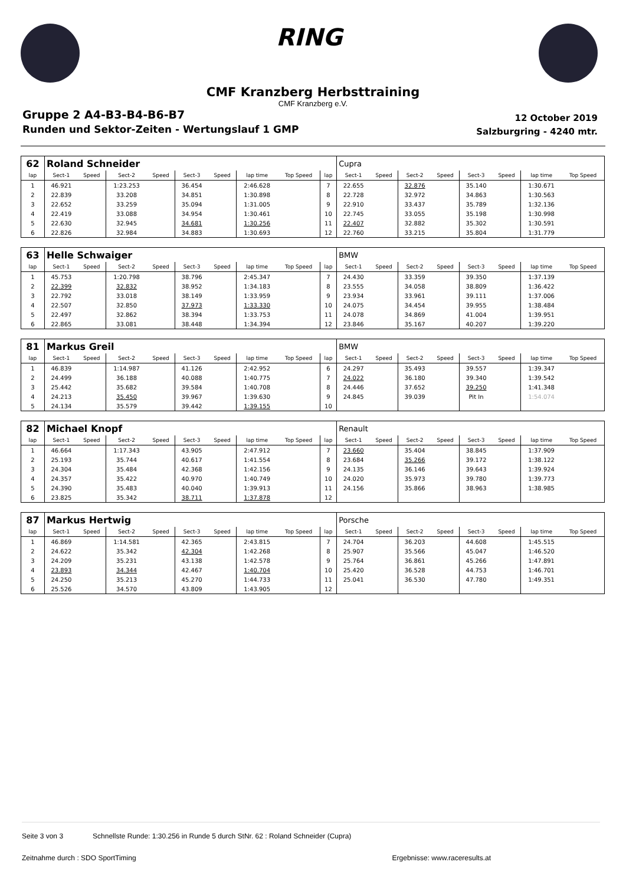RING
CMF Kranzberg Herbsttraining
CMF Kranzberg e.V.
Gruppe 2 A4-B3-B4-B6-B7
Runden und Sektor-Zeiten - Wertungslauf 1 GMP
12 October 2019
Salzburgring - 4240 mtr.
| 62 | Roland Schneider | | | | | | | | | Cupra | | | | | | | |
| lap | Sect-1 | Speed | Sect-2 | Speed | Sect-3 | Speed | lap time | Top Speed | lap | Sect-1 | Speed | Sect-2 | Speed | Sect-3 | Speed | lap time | Top Speed |
| 1 | 46.921 | | 1:23.253 | | 36.454 | | 2:46.628 | | 7 | 22.655 | | 32.876 | | 35.140 | | 1:30.671 | |
| 2 | 22.839 | | 33.208 | | 34.851 | | 1:30.898 | | 8 | 22.728 | | 32.972 | | 34.863 | | 1:30.563 | |
| 3 | 22.652 | | 33.259 | | 35.094 | | 1:31.005 | | 9 | 22.910 | | 33.437 | | 35.789 | | 1:32.136 | |
| 4 | 22.419 | | 33.088 | | 34.954 | | 1:30.461 | | 10 | 22.745 | | 33.055 | | 35.198 | | 1:30.998 | |
| 5 | 22.630 | | 32.945 | | 34.681 | | 1:30.256 | | 11 | 22.407 | | 32.882 | | 35.302 | | 1:30.591 | |
| 6 | 22.826 | | 32.984 | | 34.883 | | 1:30.693 | | 12 | 22.760 | | 33.215 | | 35.804 | | 1:31.779 | |
| 63 | Helle Schwaiger | | | | | | | | | BMW | | | | | | | |
| lap | Sect-1 | Speed | Sect-2 | Speed | Sect-3 | Speed | lap time | Top Speed | lap | Sect-1 | Speed | Sect-2 | Speed | Sect-3 | Speed | lap time | Top Speed |
| 1 | 45.753 | | 1:20.798 | | 38.796 | | 2:45.347 | | 7 | 24.430 | | 33.359 | | 39.350 | | 1:37.139 | |
| 2 | 22.399 | | 32.832 | | 38.952 | | 1:34.183 | | 8 | 23.555 | | 34.058 | | 38.809 | | 1:36.422 | |
| 3 | 22.792 | | 33.018 | | 38.149 | | 1:33.959 | | 9 | 23.934 | | 33.961 | | 39.111 | | 1:37.006 | |
| 4 | 22.507 | | 32.850 | | 37.973 | | 1:33.330 | | 10 | 24.075 | | 34.454 | | 39.955 | | 1:38.484 | |
| 5 | 22.497 | | 32.862 | | 38.394 | | 1:33.753 | | 11 | 24.078 | | 34.869 | | 41.004 | | 1:39.951 | |
| 6 | 22.865 | | 33.081 | | 38.448 | | 1:34.394 | | 12 | 23.846 | | 35.167 | | 40.207 | | 1:39.220 | |
| 81 | Markus Greil | | | | | | | | | BMW | | | | | | | |
| lap | Sect-1 | Speed | Sect-2 | Speed | Sect-3 | Speed | lap time | Top Speed | lap | Sect-1 | Speed | Sect-2 | Speed | Sect-3 | Speed | lap time | Top Speed |
| 1 | 46.839 | | 1:14.987 | | 41.126 | | 2:42.952 | | 6 | 24.297 | | 35.493 | | 39.557 | | 1:39.347 | |
| 2 | 24.499 | | 36.188 | | 40.088 | | 1:40.775 | | 7 | 24.022 | | 36.180 | | 39.340 | | 1:39.542 | |
| 3 | 25.442 | | 35.682 | | 39.584 | | 1:40.708 | | 8 | 24.446 | | 37.652 | | 39.250 | | 1:41.348 | |
| 4 | 24.213 | | 35.450 | | 39.967 | | 1:39.630 | | 9 | 24.845 | | 39.039 | | Pit In | | 1:54.074 | |
| 5 | 24.134 | | 35.579 | | 39.442 | | 1:39.155 | | 10 | | | | | | | | |
| 82 | Michael Knopf | | | | | | | | | Renault | | | | | | | |
| lap | Sect-1 | Speed | Sect-2 | Speed | Sect-3 | Speed | lap time | Top Speed | lap | Sect-1 | Speed | Sect-2 | Speed | Sect-3 | Speed | lap time | Top Speed |
| 1 | 46.664 | | 1:17.343 | | 43.905 | | 2:47.912 | | 7 | 23.660 | | 35.404 | | 38.845 | | 1:37.909 | |
| 2 | 25.193 | | 35.744 | | 40.617 | | 1:41.554 | | 8 | 23.684 | | 35.266 | | 39.172 | | 1:38.122 | |
| 3 | 24.304 | | 35.484 | | 42.368 | | 1:42.156 | | 9 | 24.135 | | 36.146 | | 39.643 | | 1:39.924 | |
| 4 | 24.357 | | 35.422 | | 40.970 | | 1:40.749 | | 10 | 24.020 | | 35.973 | | 39.780 | | 1:39.773 | |
| 5 | 24.390 | | 35.483 | | 40.040 | | 1:39.913 | | 11 | 24.156 | | 35.866 | | 38.963 | | 1:38.985 | |
| 6 | 23.825 | | 35.342 | | 38.711 | | 1:37.878 | | 12 | | | | | | | | |
| 87 | Markus Hertwig | | | | | | | | | Porsche | | | | | | | |
| lap | Sect-1 | Speed | Sect-2 | Speed | Sect-3 | Speed | lap time | Top Speed | lap | Sect-1 | Speed | Sect-2 | Speed | Sect-3 | Speed | lap time | Top Speed |
| 1 | 46.869 | | 1:14.581 | | 42.365 | | 2:43.815 | | 7 | 24.704 | | 36.203 | | 44.608 | | 1:45.515 | |
| 2 | 24.622 | | 35.342 | | 42.304 | | 1:42.268 | | 8 | 25.907 | | 35.566 | | 45.047 | | 1:46.520 | |
| 3 | 24.209 | | 35.231 | | 43.138 | | 1:42.578 | | 9 | 25.764 | | 36.861 | | 45.266 | | 1:47.891 | |
| 4 | 23.893 | | 34.344 | | 42.467 | | 1:40.704 | | 10 | 25.420 | | 36.528 | | 44.753 | | 1:46.701 | |
| 5 | 24.250 | | 35.213 | | 45.270 | | 1:44.733 | | 11 | 25.041 | | 36.530 | | 47.780 | | 1:49.351 | |
| 6 | 25.526 | | 34.570 | | 43.809 | | 1:43.905 | | 12 | | | | | | | | |
Seite 3 von 3 Schnellste Runde: 1:30.256 in Runde 5 durch StNr. 62 : Roland Schneider (Cupra)
Zeitnahme durch : SDO SportTiming Ergebnisse: www.raceresults.at